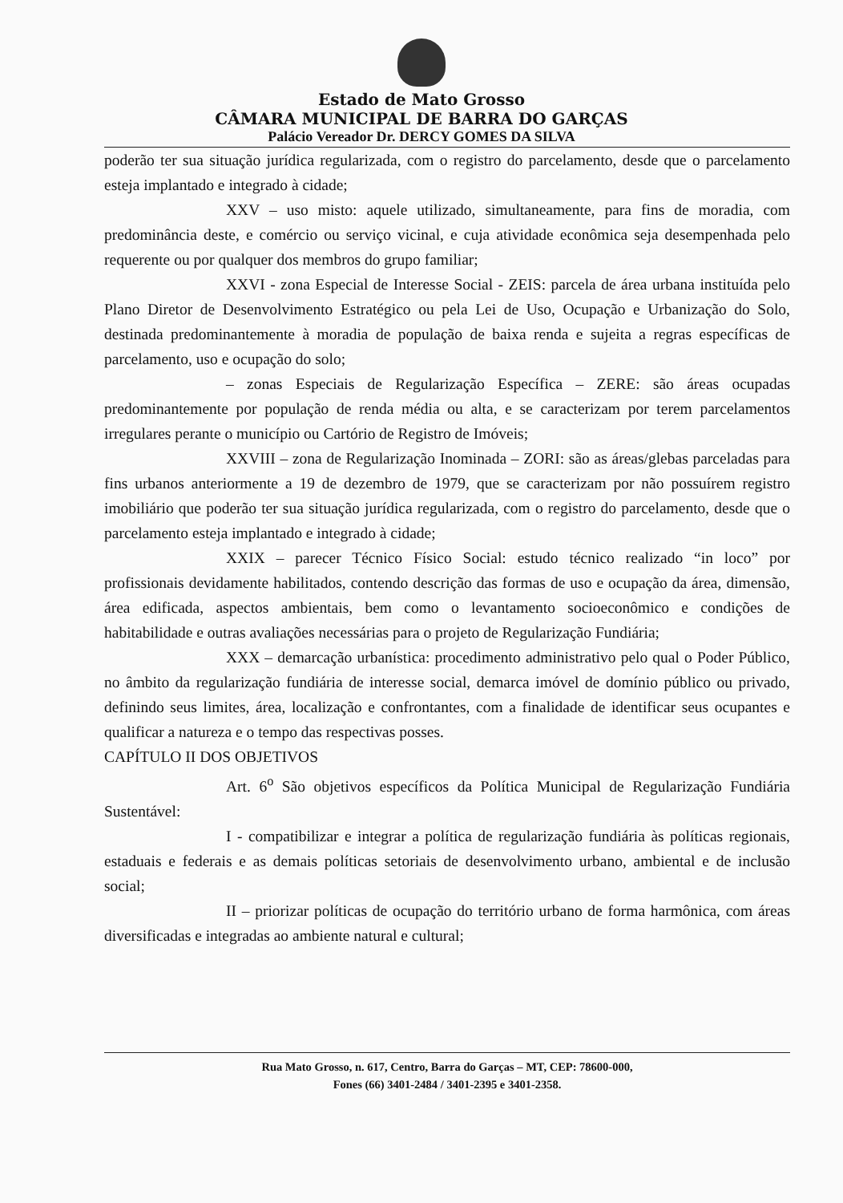Estado de Mato Grosso
CÂMARA MUNICIPAL DE BARRA DO GARÇAS
Palácio Vereador Dr. DERCY GOMES DA SILVA
poderão ter sua situação jurídica regularizada, com o registro do parcelamento, desde que o parcelamento esteja implantado e integrado à cidade;
XXV – uso misto: aquele utilizado, simultaneamente, para fins de moradia, com predominância deste, e comércio ou serviço vicinal, e cuja atividade econômica seja desempenhada pelo requerente ou por qualquer dos membros do grupo familiar;
XXVI - zona Especial de Interesse Social - ZEIS: parcela de área urbana instituída pelo Plano Diretor de Desenvolvimento Estratégico ou pela Lei de Uso, Ocupação e Urbanização do Solo, destinada predominantemente à moradia de população de baixa renda e sujeita a regras específicas de parcelamento, uso e ocupação do solo;
– zonas Especiais de Regularização Específica – ZERE: são áreas ocupadas predominantemente por população de renda média ou alta, e se caracterizam por terem parcelamentos irregulares perante o município ou Cartório de Registro de Imóveis;
XXVIII – zona de Regularização Inominada – ZORI: são as áreas/glebas parceladas para fins urbanos anteriormente a 19 de dezembro de 1979, que se caracterizam por não possuírem registro imobiliário que poderão ter sua situação jurídica regularizada, com o registro do parcelamento, desde que o parcelamento esteja implantado e integrado à cidade;
XXIX – parecer Técnico Físico Social: estudo técnico realizado “in loco” por profissionais devidamente habilitados, contendo descrição das formas de uso e ocupação da área, dimensão, área edificada, aspectos ambientais, bem como o levantamento socioeconômico e condições de habitabilidade e outras avaliações necessárias para o projeto de Regularização Fundiária;
XXX – demarcação urbanística: procedimento administrativo pelo qual o Poder Público, no âmbito da regularização fundiária de interesse social, demarca imóvel de domínio público ou privado, definindo seus limites, área, localização e confrontantes, com a finalidade de identificar seus ocupantes e qualificar a natureza e o tempo das respectivas posses.
CAPÍTULO II DOS OBJETIVOS
Art. 6<sup>o</sup> São objetivos específicos da Política Municipal de Regularização Fundiária Sustentável:
I - compatibilizar e integrar a política de regularização fundiária às políticas regionais, estaduais e federais e as demais políticas setoriais de desenvolvimento urbano, ambiental e de inclusão social;
II – priorizar políticas de ocupação do território urbano de forma harmônica, com áreas diversificadas e integradas ao ambiente natural e cultural;
Rua Mato Grosso, n. 617, Centro, Barra do Garças – MT, CEP: 78600-000,
Fones (66) 3401-2484 / 3401-2395 e 3401-2358.